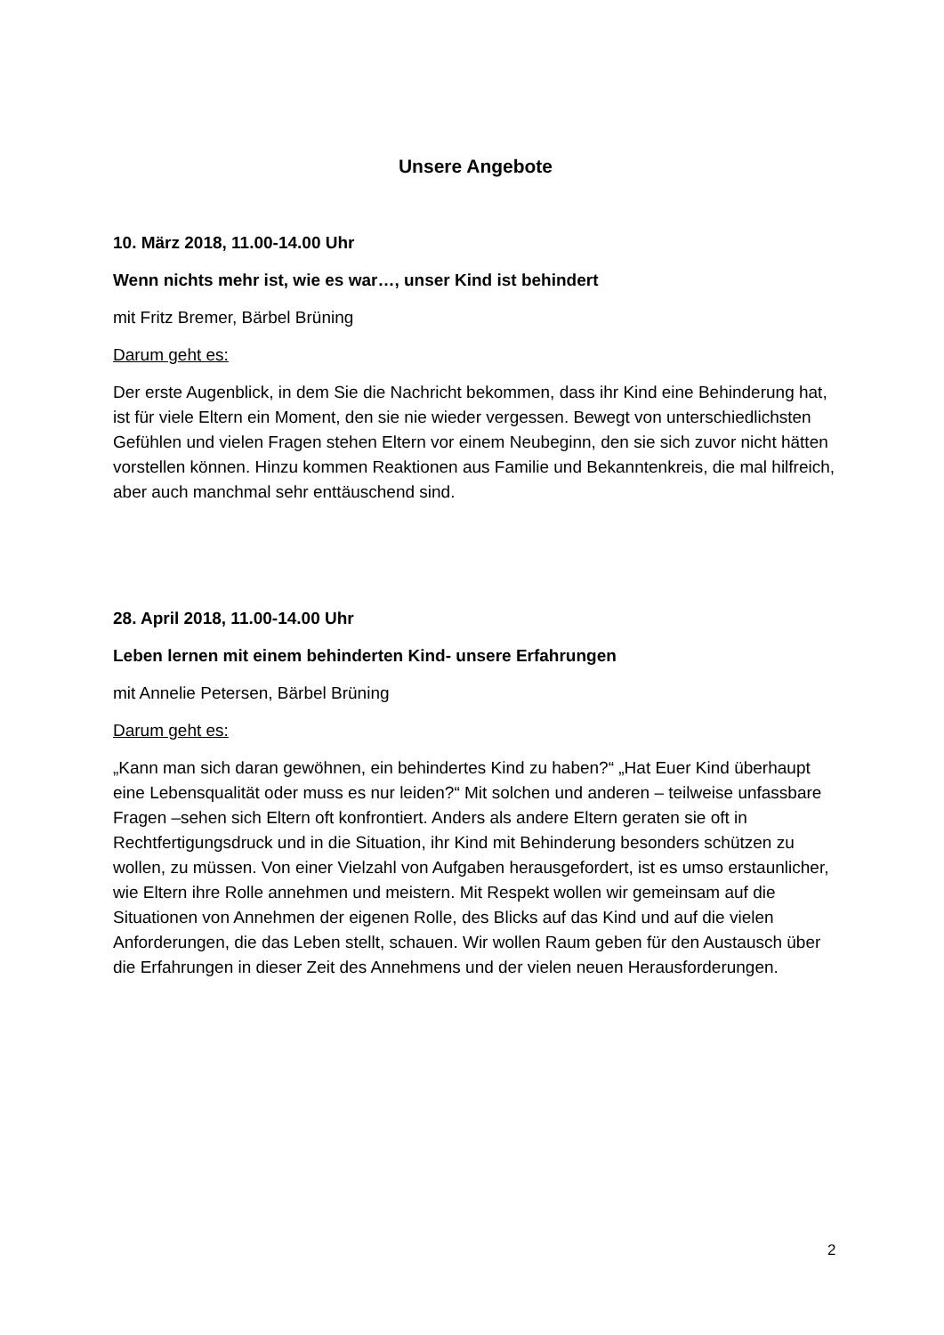Unsere Angebote
10. März 2018, 11.00-14.00 Uhr
Wenn nichts mehr ist, wie es war…, unser Kind ist behindert
mit Fritz Bremer, Bärbel Brüning
Darum geht es:
Der erste Augenblick, in dem Sie die Nachricht bekommen, dass ihr Kind eine Behinderung hat, ist für viele Eltern ein Moment, den sie nie wieder vergessen. Bewegt von unterschiedlichsten Gefühlen und vielen Fragen stehen Eltern vor einem Neubeginn, den sie sich zuvor nicht hätten vorstellen können. Hinzu kommen Reaktionen aus Familie und Bekanntenkreis, die mal hilfreich, aber auch manchmal sehr enttäuschend sind.
28. April 2018, 11.00-14.00 Uhr
Leben lernen mit einem behinderten Kind- unsere Erfahrungen
mit Annelie Petersen, Bärbel Brüning
Darum geht es:
„Kann man sich daran gewöhnen, ein behindertes Kind zu haben?“ „Hat Euer Kind überhaupt eine Lebensqualität oder muss es nur leiden?“ Mit solchen und anderen – teilweise unfassbare Fragen –sehen sich Eltern oft konfrontiert. Anders als andere Eltern geraten sie oft in Rechtfertigungsdruck und in die Situation, ihr Kind mit Behinderung besonders schützen zu wollen, zu müssen. Von einer Vielzahl von Aufgaben herausgefordert, ist es umso erstaunlicher, wie Eltern ihre Rolle annehmen und meistern. Mit Respekt wollen wir gemeinsam auf die Situationen von Annehmen der eigenen Rolle, des Blicks auf das Kind und auf die vielen Anforderungen, die das Leben stellt, schauen. Wir wollen Raum geben für den Austausch über die Erfahrungen in dieser Zeit des Annehmens und der vielen neuen Herausforderungen.
2